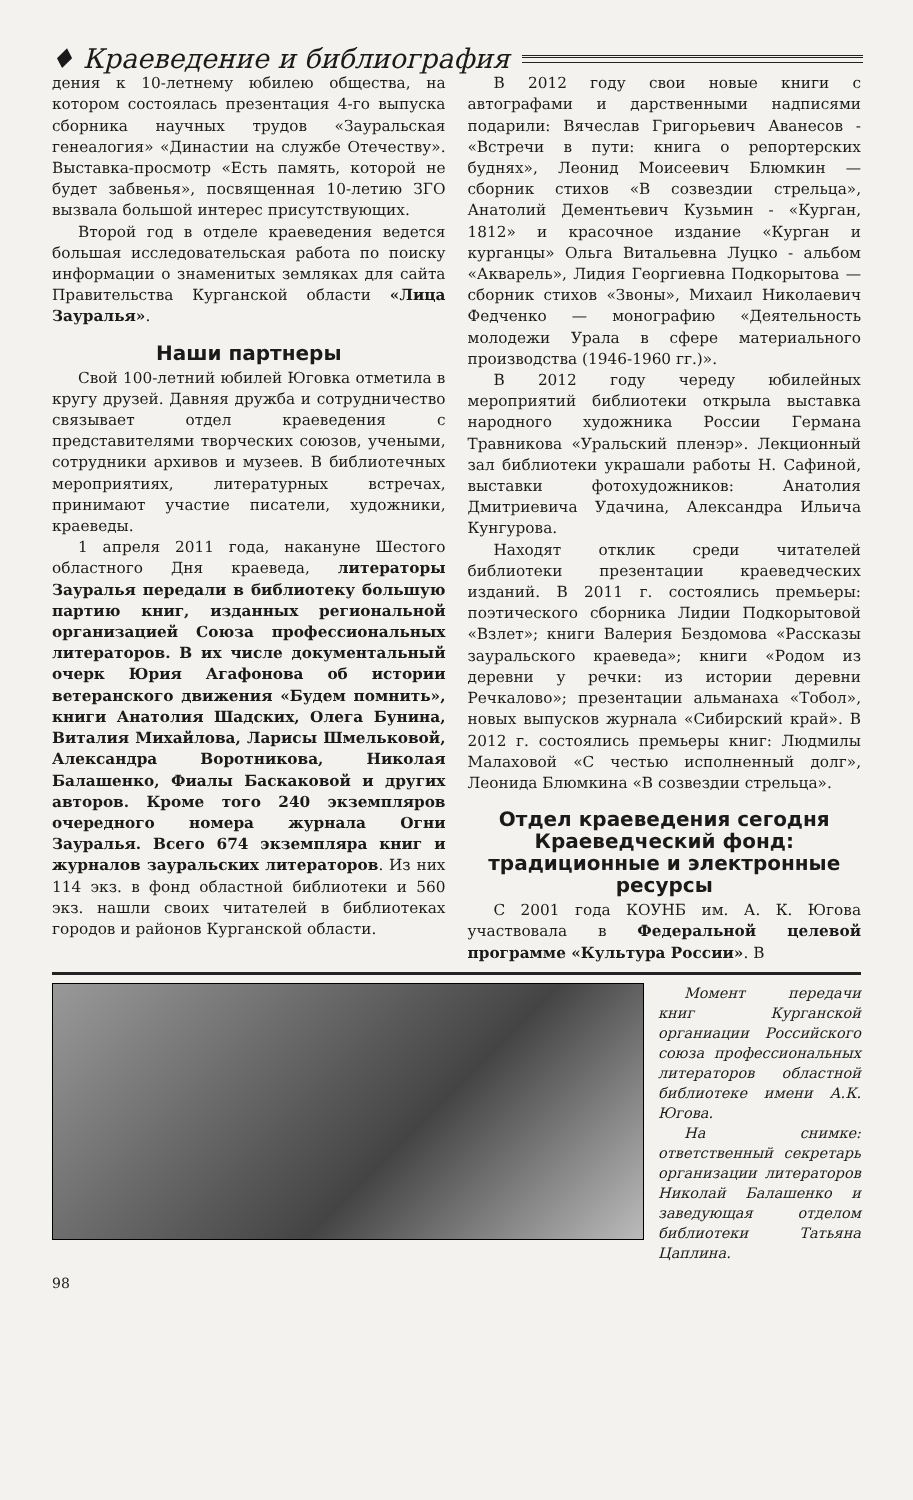♦ Краеведение и библиография
дения к 10-летнему юбилею общества, на котором состоялась презентация 4-го выпуска сборника научных трудов «Зауральская генеалогия» «Династии на службе Отечеству». Выставка-просмотр «Есть память, которой не будет забвенья», посвященная 10-летию ЗГО вызвала большой интерес присутствующих.
Второй год в отделе краеведения ведется большая исследовательская работа по поиску информации о знаменитых земляках для сайта Правительства Курганской области «Лица Зауралья».
Наши партнеры
Свой 100-летний юбилей Юговка отметила в кругу друзей. Давняя дружба и сотрудничество связывает отдел краеведения с представителями творческих союзов, учеными, сотрудники архивов и музеев. В библиотечных мероприятиях, литературных встречах, принимают участие писатели, художники, краеведы.
1 апреля 2011 года, накануне Шестого областного Дня краеведа, литераторы Зауралья передали в библиотеку большую партию книг, изданных региональной организацией Союза профессиональных литераторов. В их числе документальный очерк Юрия Агафонова об истории ветеранского движения «Будем помнить», книги Анатолия Шадских, Олега Бунина, Виталия Михайлова, Ларисы Шмельковой, Александра Воротникова, Николая Балашенко, Фиалы Баскаковой и других авторов. Кроме того 240 экземпляров очередного номера журнала Огни Зауралья. Всего 674 экземпляра книг и журналов зауральских литераторов. Из них 114 экз. в фонд областной библиотеки и 560 экз. нашли своих читателей в библиотеках городов и районов Курганской области.
В 2012 году свои новые книги с автографами и дарственными надписями подарили: Вячеслав Григорьевич Аванесов - «Встречи в пути: книга о репортерских буднях», Леонид Моисеевич Блюмкин — сборник стихов «В созвездии стрельца», Анатолий Дементьевич Кузьмин - «Курган, 1812» и красочное издание «Курган и курганцы» Ольга Витальевна Луцко - альбом «Акварель», Лидия Георгиевна Подкорытова — сборник стихов «Звоны», Михаил Николаевич Федченко — монографию «Деятельность молодежи Урала в сфере материального производства (1946-1960 гг.)».
В 2012 году череду юбилейных мероприятий библиотеки открыла выставка народного художника России Германа Травникова «Уральский пленэр». Лекционный зал библиотеки украшали работы Н. Сафиной, выставки фотохудожников: Анатолия Дмитриевича Удачина, Александра Ильича Кунгурова.
Находят отклик среди читателей библиотеки презентации краеведческих изданий. В 2011 г. состоялись премьеры: поэтического сборника Лидии Подкорытовой «Взлет»; книги Валерия Бездомова «Рассказы зауральского краеведа»; книги «Родом из деревни у речки: из истории деревни Речкалово»; презентации альманаха «Тобол», новых выпусков журнала «Сибирский край». В 2012 г. состоялись премьеры книг: Людмилы Малаховой «С честью исполненный долг», Леонида Блюмкина «В созвездии стрельца».
Отдел краеведения сегодня Краеведческий фонд: традиционные и электронные ресурсы
С 2001 года КОУНБ им. А. К. Югова участвовала в Федеральной целевой программе «Культура России». В
Момент передачи книг Курганской органиации Российского союза профессиональных литераторов областной библиотеке имени А.К. Югова.
На снимке: ответственный секретарь организации литераторов Николай Балашенко и заведующая отделом библиотеки Татьяна Цаплина.
98